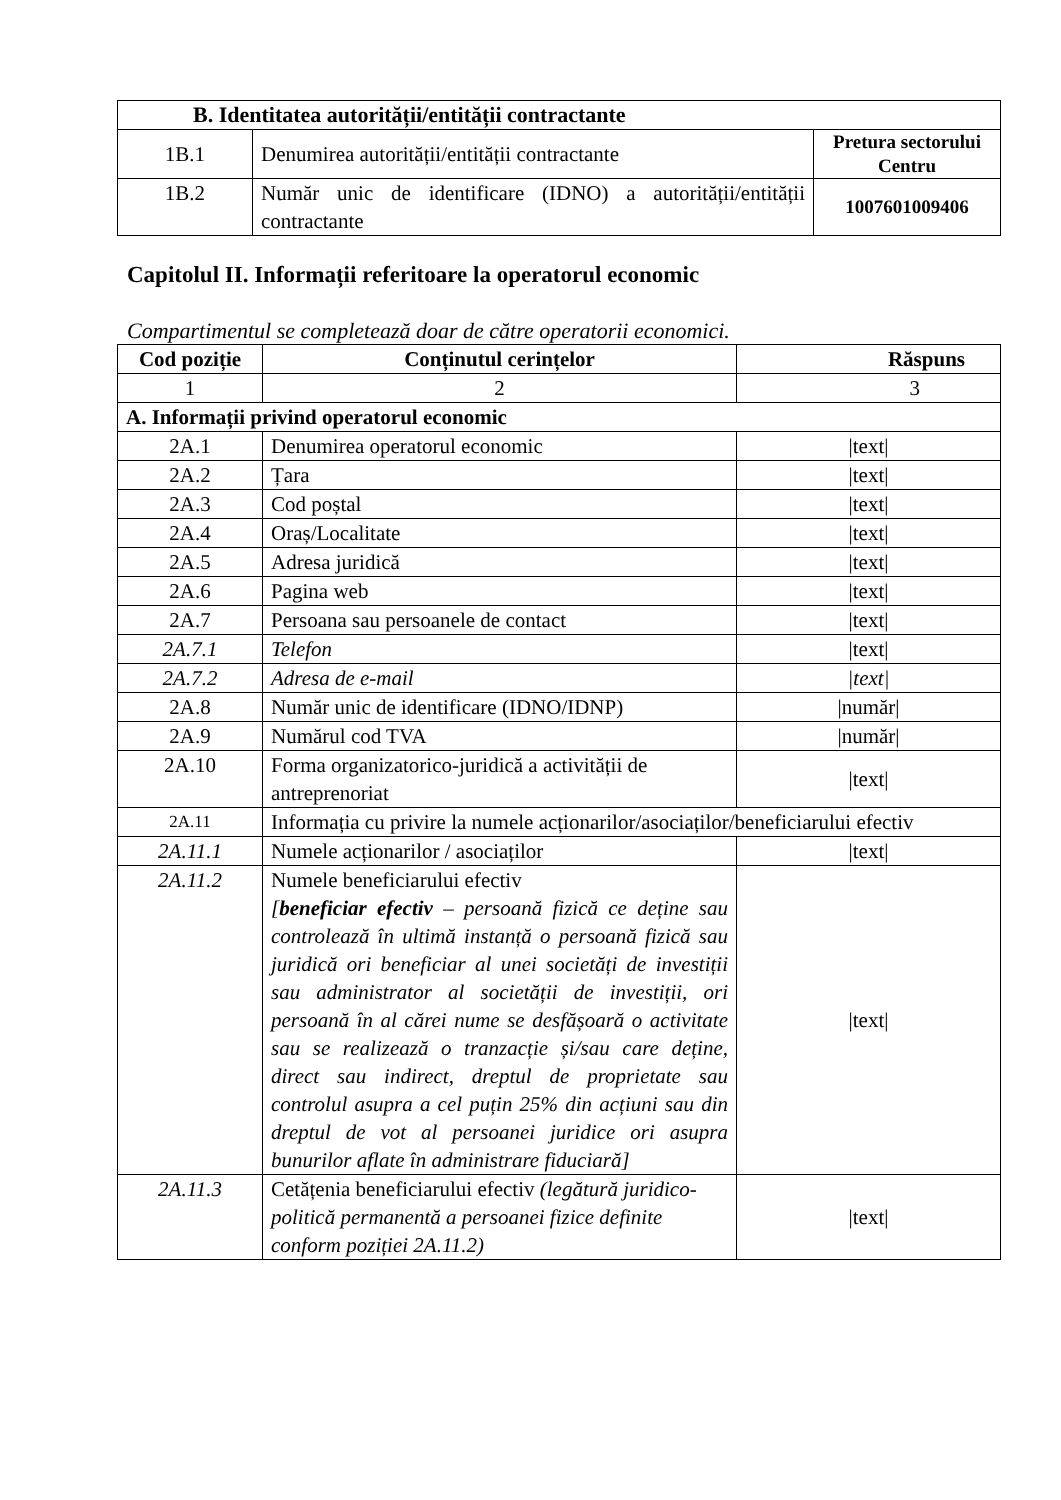| B. Identitatea autorității/entității contractante | | |
| --- | --- | --- |
| 1B.1 | Denumirea autorității/entității contractante | Pretura sectorului Centru |
| 1B.2 | Număr unic de identificare (IDNO) a autorității/entității contractante | 1007601009406 |
Capitolul II. Informații referitoare la operatorul economic
Compartimentul se completează doar de către operatorii economici.
| Cod poziție | Conținutul cerințelor | Răspuns |
| --- | --- | --- |
| 1 | 2 | 3 |
| A. Informații privind operatorul economic | | |
| 2A.1 | Denumirea operatorul economic | /text/ |
| 2A.2 | Țara | /text/ |
| 2A.3 | Cod poștal | /text/ |
| 2A.4 | Oraș/Localitate | /text/ |
| 2A.5 | Adresa juridică | /text/ |
| 2A.6 | Pagina web | /text/ |
| 2A.7 | Persoana sau persoanele de contact | /text/ |
| 2A.7.1 | Telefon | /text/ |
| 2A.7.2 | Adresa de e-mail | /text/ |
| 2A.8 | Număr unic de identificare (IDNO/IDNP) | /număr/ |
| 2A.9 | Numărul cod TVA | /număr/ |
| 2A.10 | Forma organizatorico-juridică a activității de antreprenoriat | /text/ |
| 2A.11 | Informația cu privire la numele acționarilor/asociaților/beneficiarului efectiv | |
| 2A.11.1 | Numele acționarilor / asociaților | /text/ |
| 2A.11.2 | Numele beneficiarului efectiv [ beneficiar efectiv – persoană fizică ce deține sau controlează în ultimă instanță o persoană fizică sau juridică ori beneficiar al unei societăți de investiții sau administrator al societății de investiții, ori persoană în al cărei nume se desfășoară o activitate sau se realizează o tranzacție și/sau care deține, direct sau indirect, dreptul de proprietate sau controlul asupra a cel puțin 25% din acțiuni sau din dreptul de vot al persoanei juridice ori asupra bunurilor aflate în administrare fiduciară] | /text/ |
| 2A.11.3 | Cetățenia beneficiarului efectiv (legătură juridico-politică permanentă a persoanei fizice definite conform poziției 2A.11.2) | /text/ |